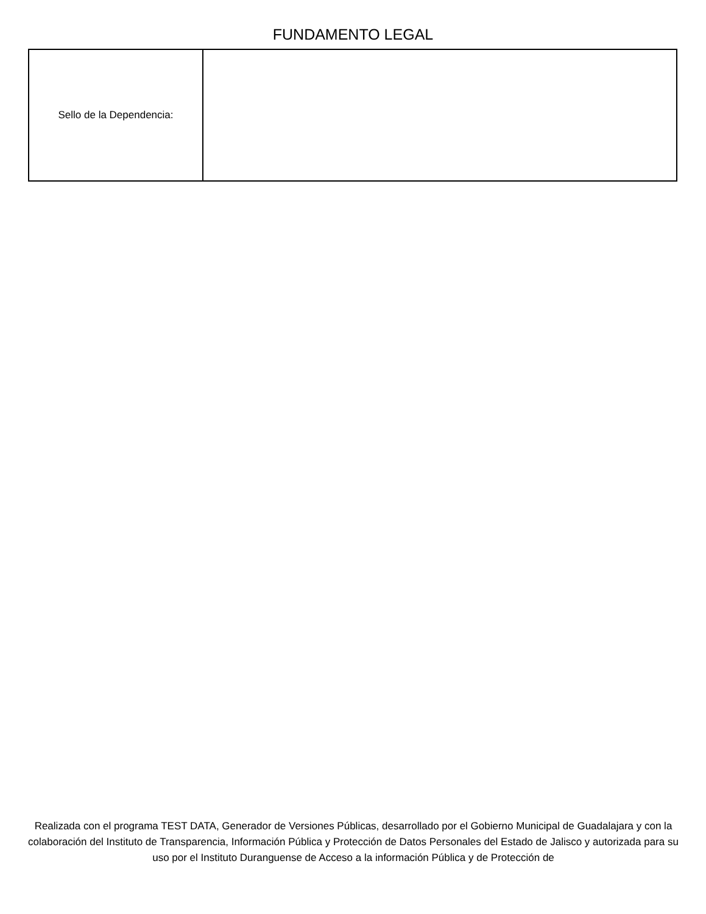FUNDAMENTO LEGAL
| Sello de la Dependencia: | |
Realizada con el programa TEST DATA, Generador de Versiones Públicas, desarrollado por el Gobierno Municipal de Guadalajara y con la colaboración del Instituto de Transparencia, Información Pública y Protección de Datos Personales del Estado de Jalisco y autorizada para su uso por el Instituto Duranguense de Acceso a la información Pública y de Protección de